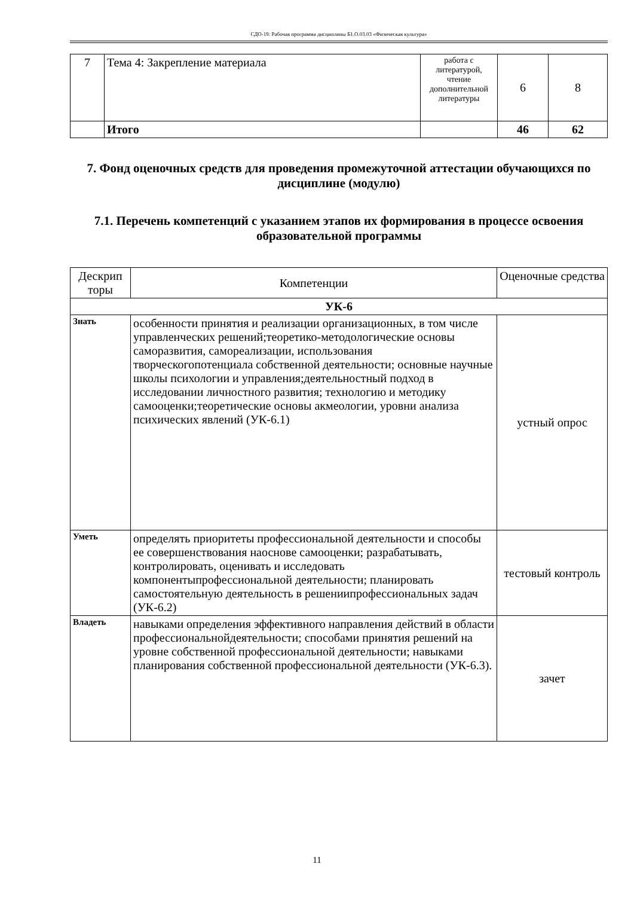СДО-19: Рабочая программа дисциплины Б1.О.03.03 «Физическая культура»
| 7 | Тема 4: Закрепление материала | работа с литературой, чтение дополнительной литературы | 6 | 8 |
| | Итого | | 46 | 62 |
7. Фонд оценочных средств для проведения промежуточной аттестации обучающихся по дисциплине (модулю)
7.1. Перечень компетенций с указанием этапов их формирования в процессе освоения образовательной программы
| Дескрип торы | Компетенции | Оценочные средства |
| --- | --- | --- |
| УК-6 | | |
| Знать | особенности принятия и реализации организационных, в том числе управленческих решений;теоретико-методологические основы саморазвития, самореализации, использования творческогопотенциала собственной деятельности; основные научные школы психологии и управления;деятельностный подход в исследовании личностного развития; технологию и методику самооценки;теоретические основы акмеологии, уровни анализа психических явлений (УК-6.1) | устный опрос |
| Уметь | определять приоритеты профессиональной деятельности и способы ее совершенствования наоснове самооценки; разрабатывать, контролировать, оценивать и исследовать компонентыпрофессиональной деятельности; планировать самостоятельную деятельность в решениипрофессиональных задач (УК-6.2) | тестовый контроль |
| Владеть | навыками определения эффективного направления действий в области профессиональнойдеятельности; способами принятия решений на уровне собственной профессиональной деятельности; навыками планирования собственной профессиональной деятельности (УК-6.3). | зачет |
11